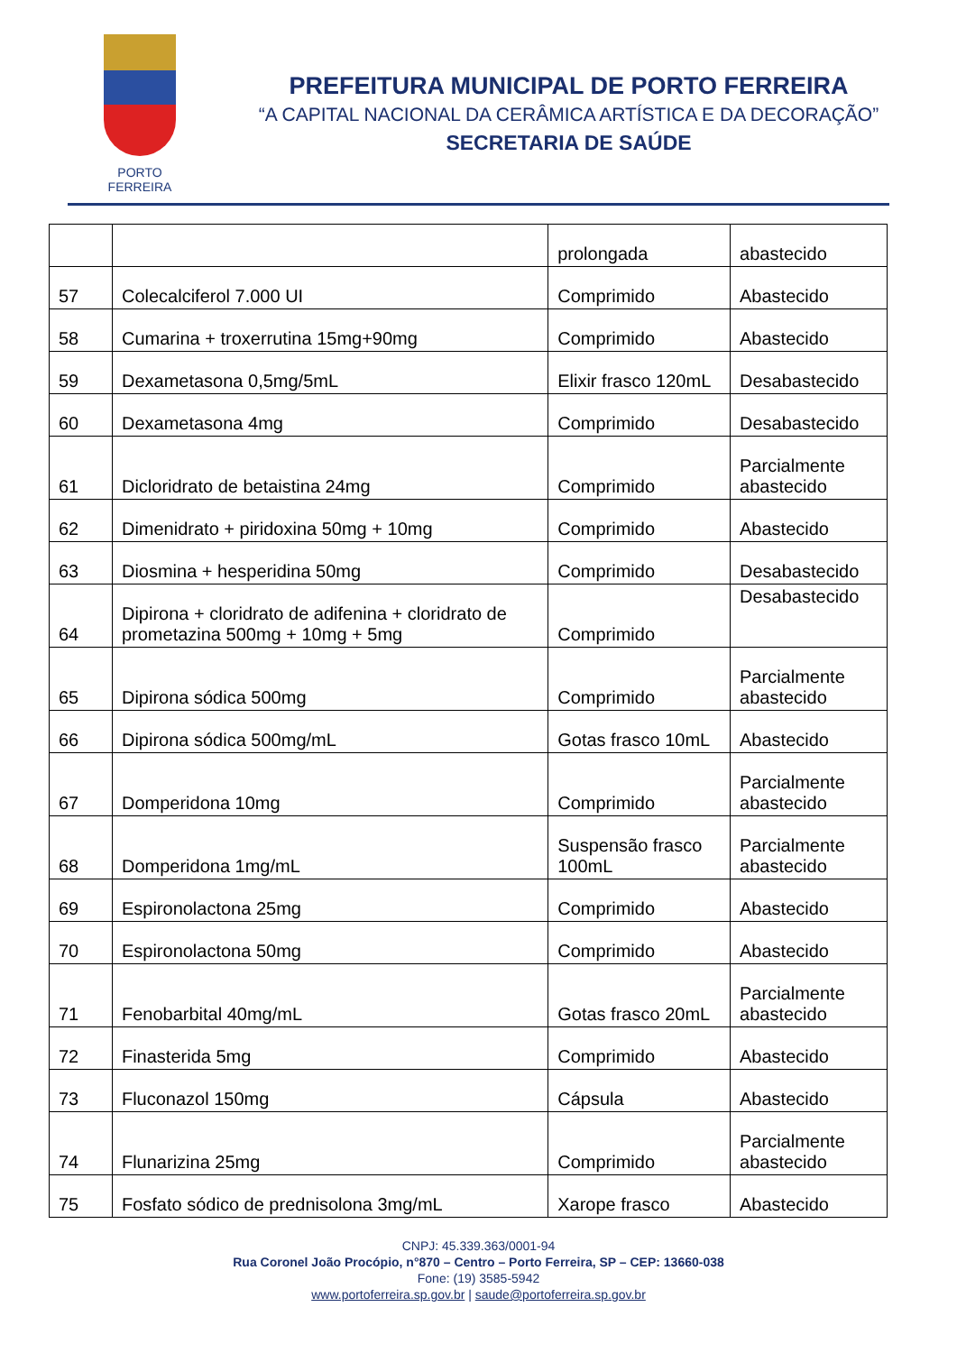PORTO FERREIRA
PREFEITURA MUNICIPAL DE PORTO FERREIRA
“A CAPITAL NACIONAL DA CERÂMICA ARTÍSTICA E DA DECORAÇÃO”
SECRETARIA DE SAÚDE
| | | prolongada | abastecido |
| 57 | Colecalciferol 7.000 UI | Comprimido | Abastecido |
| 58 | Cumarina + troxerrutina 15mg+90mg | Comprimido | Abastecido |
| 59 | Dexametasona 0,5mg/5mL | Elixir frasco 120mL | Desabastecido |
| 60 | Dexametasona 4mg | Comprimido | Desabastecido |
| 61 | Dicloridrato de betaistina 24mg | Comprimido | Parcialmente abastecido |
| 62 | Dimenidrato + piridoxina 50mg + 10mg | Comprimido | Abastecido |
| 63 | Diosmina + hesperidina 50mg | Comprimido | Desabastecido |
| 64 | Dipirona + cloridrato de adifenina + cloridrato de prometazina 500mg + 10mg + 5mg | Comprimido | Desabastecido |
| 65 | Dipirona sódica 500mg | Comprimido | Parcialmente abastecido |
| 66 | Dipirona sódica 500mg/mL | Gotas frasco 10mL | Abastecido |
| 67 | Domperidona 10mg | Comprimido | Parcialmente abastecido |
| 68 | Domperidona 1mg/mL | Suspensão frasco 100mL | Parcialmente abastecido |
| 69 | Espironolactona 25mg | Comprimido | Abastecido |
| 70 | Espironolactona 50mg | Comprimido | Abastecido |
| 71 | Fenobarbital 40mg/mL | Gotas frasco 20mL | Parcialmente abastecido |
| 72 | Finasterida 5mg | Comprimido | Abastecido |
| 73 | Fluconazol 150mg | Cápsula | Abastecido |
| 74 | Flunarizina 25mg | Comprimido | Parcialmente abastecido |
| 75 | Fosfato sódico de prednisolona 3mg/mL | Xarope frasco | Abastecido |
CNPJ: 45.339.363/0001-94
Rua Coronel João Procópio, n°870 – Centro – Porto Ferreira, SP – CEP: 13660-038
Fone: (19) 3585-5942
www.portoferreira.sp.gov.br | saude@portoferreira.sp.gov.br